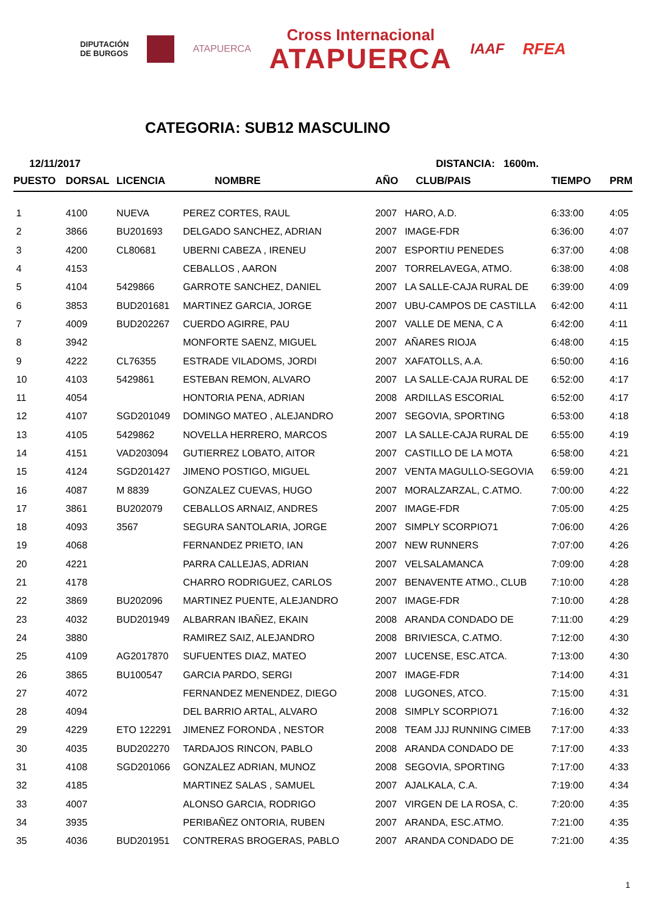DIPUTACIÓN
DE BURGOS
ATAPUERCA
Cross Internacional
ATAPUERCA
IAAF RFEA
CATEGORIA: SUB12 MASCULINO
12/11/2017 DISTANCIA: 1600m.
| PUESTO | DORSAL | LICENCIA | NOMBRE | AÑO | CLUB/PAIS | TIEMPO | PRM |
| --- | --- | --- | --- | --- | --- | --- | --- |
| 1 | 4100 | NUEVA | PEREZ CORTES, RAUL | 2007 | HARO, A.D. | 6:33:00 | 4:05 |
| 2 | 3866 | BU201693 | DELGADO SANCHEZ, ADRIAN | 2007 | IMAGE-FDR | 6:36:00 | 4:07 |
| 3 | 4200 | CL80681 | UBERNI CABEZA , IRENEU | 2007 | ESPORTIU PENEDES | 6:37:00 | 4:08 |
| 4 | 4153 | | CEBALLOS , AARON | 2007 | TORRELAVEGA, ATMO. | 6:38:00 | 4:08 |
| 5 | 4104 | 5429866 | GARROTE SANCHEZ, DANIEL | 2007 | LA SALLE-CAJA RURAL DE | 6:39:00 | 4:09 |
| 6 | 3853 | BUD201681 | MARTINEZ GARCIA, JORGE | 2007 | UBU-CAMPOS DE CASTILLA | 6:42:00 | 4:11 |
| 7 | 4009 | BUD202267 | CUERDO AGIRRE, PAU | 2007 | VALLE DE MENA, C A | 6:42:00 | 4:11 |
| 8 | 3942 | | MONFORTE SAENZ, MIGUEL | 2007 | AÑARES RIOJA | 6:48:00 | 4:15 |
| 9 | 4222 | CL76355 | ESTRADE VILADOMS, JORDI | 2007 | XAFATOLLS, A.A. | 6:50:00 | 4:16 |
| 10 | 4103 | 5429861 | ESTEBAN REMON, ALVARO | 2007 | LA SALLE-CAJA RURAL DE | 6:52:00 | 4:17 |
| 11 | 4054 | | HONTORIA PENA, ADRIAN | 2008 | ARDILLAS ESCORIAL | 6:52:00 | 4:17 |
| 12 | 4107 | SGD201049 | DOMINGO MATEO , ALEJANDRO | 2007 | SEGOVIA, SPORTING | 6:53:00 | 4:18 |
| 13 | 4105 | 5429862 | NOVELLA HERRERO, MARCOS | 2007 | LA SALLE-CAJA RURAL DE | 6:55:00 | 4:19 |
| 14 | 4151 | VAD203094 | GUTIERREZ LOBATO, AITOR | 2007 | CASTILLO DE LA MOTA | 6:58:00 | 4:21 |
| 15 | 4124 | SGD201427 | JIMENO POSTIGO, MIGUEL | 2007 | VENTA MAGULLO-SEGOVIA | 6:59:00 | 4:21 |
| 16 | 4087 | M 8839 | GONZALEZ CUEVAS, HUGO | 2007 | MORALZARZAL, C.ATMO. | 7:00:00 | 4:22 |
| 17 | 3861 | BU202079 | CEBALLOS ARNAIZ, ANDRES | 2007 | IMAGE-FDR | 7:05:00 | 4:25 |
| 18 | 4093 | 3567 | SEGURA SANTOLARIA, JORGE | 2007 | SIMPLY SCORPIO71 | 7:06:00 | 4:26 |
| 19 | 4068 | | FERNANDEZ PRIETO, IAN | 2007 | NEW RUNNERS | 7:07:00 | 4:26 |
| 20 | 4221 | | PARRA CALLEJAS, ADRIAN | 2007 | VELSALAMANCA | 7:09:00 | 4:28 |
| 21 | 4178 | | CHARRO RODRIGUEZ, CARLOS | 2007 | BENAVENTE ATMO., CLUB | 7:10:00 | 4:28 |
| 22 | 3869 | BU202096 | MARTINEZ PUENTE, ALEJANDRO | 2007 | IMAGE-FDR | 7:10:00 | 4:28 |
| 23 | 4032 | BUD201949 | ALBARRAN IBAÑEZ, EKAIN | 2008 | ARANDA CONDADO DE | 7:11:00 | 4:29 |
| 24 | 3880 | | RAMIREZ SAIZ, ALEJANDRO | 2008 | BRIVIESCA, C.ATMO. | 7:12:00 | 4:30 |
| 25 | 4109 | AG2017870 | SUFUENTES DIAZ, MATEO | 2007 | LUCENSE, ESC.ATCA. | 7:13:00 | 4:30 |
| 26 | 3865 | BU100547 | GARCIA PARDO, SERGI | 2007 | IMAGE-FDR | 7:14:00 | 4:31 |
| 27 | 4072 | | FERNANDEZ MENENDEZ, DIEGO | 2008 | LUGONES, ATCO. | 7:15:00 | 4:31 |
| 28 | 4094 | | DEL BARRIO ARTAL, ALVARO | 2008 | SIMPLY SCORPIO71 | 7:16:00 | 4:32 |
| 29 | 4229 | ETO 122291 | JIMENEZ FORONDA , NESTOR | 2008 | TEAM JJJ RUNNING CIMEB | 7:17:00 | 4:33 |
| 30 | 4035 | BUD202270 | TARDAJOS RINCON, PABLO | 2008 | ARANDA CONDADO DE | 7:17:00 | 4:33 |
| 31 | 4108 | SGD201066 | GONZALEZ ADRIAN, MUNOZ | 2008 | SEGOVIA, SPORTING | 7:17:00 | 4:33 |
| 32 | 4185 | | MARTINEZ SALAS , SAMUEL | 2007 | AJALKALA, C.A. | 7:19:00 | 4:34 |
| 33 | 4007 | | ALONSO GARCIA, RODRIGO | 2007 | VIRGEN DE LA ROSA, C. | 7:20:00 | 4:35 |
| 34 | 3935 | | PERIBAÑEZ ONTORIA, RUBEN | 2007 | ARANDA, ESC.ATMO. | 7:21:00 | 4:35 |
| 35 | 4036 | BUD201951 | CONTRERAS BROGERAS, PABLO | 2007 | ARANDA CONDADO DE | 7:21:00 | 4:35 |
1